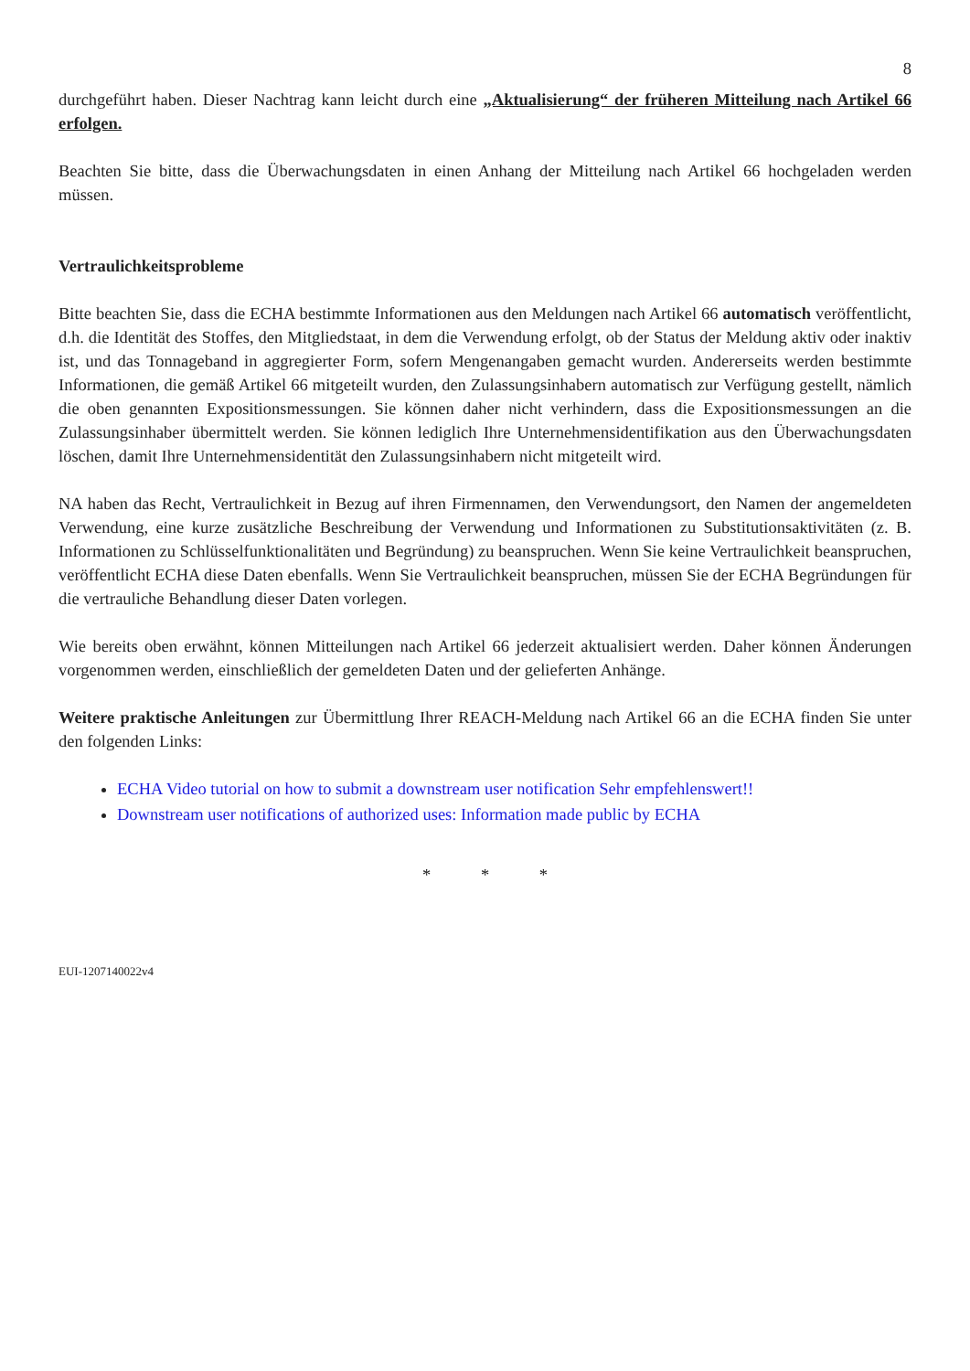8
durchgeführt haben. Dieser Nachtrag kann leicht durch eine „Aktualisierung“ der früheren Mitteilung nach Artikel 66 erfolgen.
Beachten Sie bitte, dass die Überwachungsdaten in einen Anhang der Mitteilung nach Artikel 66 hochgeladen werden müssen.
Vertraulichkeitsprobleme
Bitte beachten Sie, dass die ECHA bestimmte Informationen aus den Meldungen nach Artikel 66 automatisch veröffentlicht, d.h. die Identität des Stoffes, den Mitgliedstaat, in dem die Verwendung erfolgt, ob der Status der Meldung aktiv oder inaktiv ist, und das Tonnageband in aggregierter Form, sofern Mengenangaben gemacht wurden. Andererseits werden bestimmte Informationen, die gemäß Artikel 66 mitgeteilt wurden, den Zulassungsinhabern automatisch zur Verfügung gestellt, nämlich die oben genannten Expositionsmessungen. Sie können daher nicht verhindern, dass die Expositionsmessungen an die Zulassungsinhaber übermittelt werden. Sie können lediglich Ihre Unternehmensidentifikation aus den Überwachungsdaten löschen, damit Ihre Unternehmensidentität den Zulassungsinhabern nicht mitgeteilt wird.
NA haben das Recht, Vertraulichkeit in Bezug auf ihren Firmennamen, den Verwendungsort, den Namen der angemeldeten Verwendung, eine kurze zusätzliche Beschreibung der Verwendung und Informationen zu Substitutionsaktivitäten (z. B. Informationen zu Schlüsselfunktionalitäten und Begründung) zu beanspruchen. Wenn Sie keine Vertraulichkeit beanspruchen, veröffentlicht ECHA diese Daten ebenfalls. Wenn Sie Vertraulichkeit beanspruchen, müssen Sie der ECHA Begründungen für die vertrauliche Behandlung dieser Daten vorlegen.
Wie bereits oben erwähnt, können Mitteilungen nach Artikel 66 jederzeit aktualisiert werden. Daher können Änderungen vorgenommen werden, einschließlich der gemeldeten Daten und der gelieferten Anhänge.
Weitere praktische Anleitungen zur Übermittlung Ihrer REACH-Meldung nach Artikel 66 an die ECHA finden Sie unter den folgenden Links:
ECHA Video tutorial on how to submit a downstream user notification Sehr empfehlenswert!!
Downstream user notifications of authorized uses: Information made public by ECHA
* * *
EUI-1207140022v4